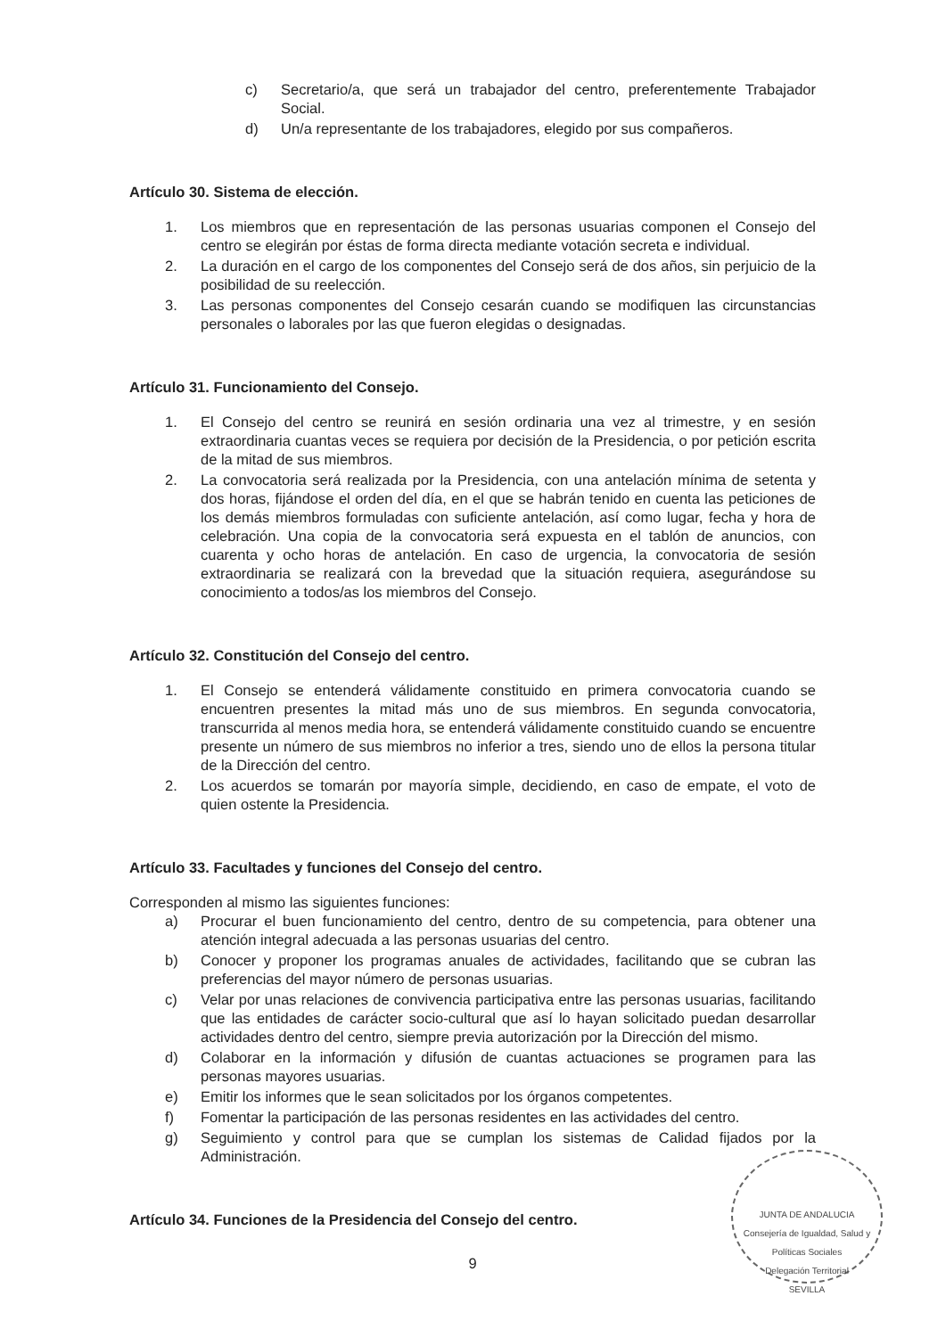c) Secretario/a, que será un trabajador del centro, preferentemente Trabajador Social.
d) Un/a representante de los trabajadores, elegido por sus compañeros.
Artículo 30. Sistema de elección.
1. Los miembros que en representación de las personas usuarias componen el Consejo del centro se elegirán por éstas de forma directa mediante votación secreta e individual.
2. La duración en el cargo de los componentes del Consejo será de dos años, sin perjuicio de la posibilidad de su reelección.
3. Las personas componentes del Consejo cesarán cuando se modifiquen las circunstancias personales o laborales por las que fueron elegidas o designadas.
Artículo 31. Funcionamiento del Consejo.
1. El Consejo del centro se reunirá en sesión ordinaria una vez al trimestre, y en sesión extraordinaria cuantas veces se requiera por decisión de la Presidencia, o por petición escrita de la mitad de sus miembros.
2. La convocatoria será realizada por la Presidencia, con una antelación mínima de setenta y dos horas, fijándose el orden del día, en el que se habrán tenido en cuenta las peticiones de los demás miembros formuladas con suficiente antelación, así como lugar, fecha y hora de celebración. Una copia de la convocatoria será expuesta en el tablón de anuncios, con cuarenta y ocho horas de antelación. En caso de urgencia, la convocatoria de sesión extraordinaria se realizará con la brevedad que la situación requiera, asegurándose su conocimiento a todos/as los miembros del Consejo.
Artículo 32. Constitución del Consejo del centro.
1. El Consejo se entenderá válidamente constituido en primera convocatoria cuando se encuentren presentes la mitad más uno de sus miembros. En segunda convocatoria, transcurrida al menos media hora, se entenderá válidamente constituido cuando se encuentre presente un número de sus miembros no inferior a tres, siendo uno de ellos la persona titular de la Dirección del centro.
2. Los acuerdos se tomarán por mayoría simple, decidiendo, en caso de empate, el voto de quien ostente la Presidencia.
Artículo 33. Facultades y funciones del Consejo del centro.
Corresponden al mismo las siguientes funciones:
a) Procurar el buen funcionamiento del centro, dentro de su competencia, para obtener una atención integral adecuada a las personas usuarias del centro.
b) Conocer y proponer los programas anuales de actividades, facilitando que se cubran las preferencias del mayor número de personas usuarias.
c) Velar por unas relaciones de convivencia participativa entre las personas usuarias, facilitando que las entidades de carácter socio-cultural que así lo hayan solicitado puedan desarrollar actividades dentro del centro, siempre previa autorización por la Dirección del mismo.
d) Colaborar en la información y difusión de cuantas actuaciones se programen para las personas mayores usuarias.
e) Emitir los informes que le sean solicitados por los órganos competentes.
f) Fomentar la participación de las personas residentes en las actividades del centro.
g) Seguimiento y control para que se cumplan los sistemas de Calidad fijados por la Administración.
Artículo 34. Funciones de la Presidencia del Consejo del centro.
9
JUNTA DE ANDALUCIA
Consejería de Igualdad, Salud y Políticas Sociales
Delegación Territorial
SEVILLA